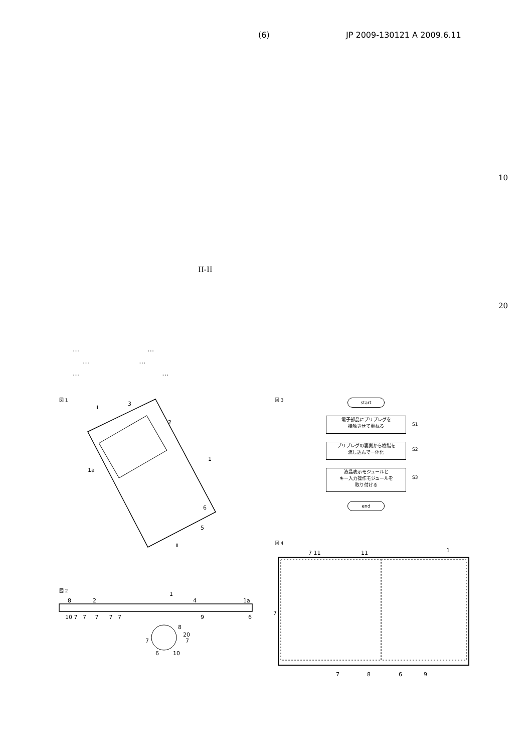(6) JP 2009-130121 A 2009.6.11
10
II-II
20
… …
… …
… …
図 1
3
2
1a
1
6
5
II
II
図 3 start
電子部品にプリプレグを
接触させて重ねる
S1
プリプレグの裏側から樹脂を
流し込んで一体化
S2
液晶表示モジュールと
キー入力操作モジュールを
取り付ける
S3
end
図 4
7 11
11
1
7
7
8
6
9
図 2
1
8
2
4
1a
10 7 7 7 7 7
9
6
8
20
7
7
6
10